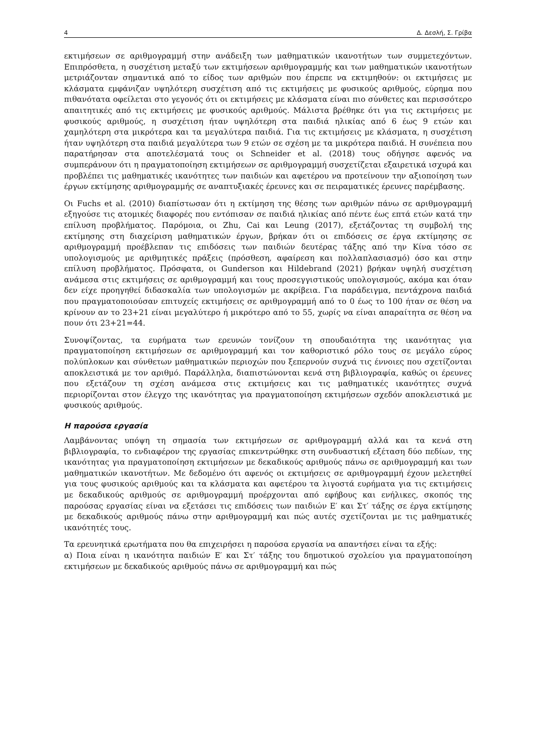4 Δ. Δεσλή, Σ. Γρίβα
εκτιμήσεων σε αριθμογραμμή στην ανάδειξη των μαθηματικών ικανοτήτων των συμμετεχόντων. Επιπρόσθετα, η συσχέτιση μεταξύ των εκτιμήσεων αριθμογραμμής και των μαθηματικών ικανοτήτων μετριάζονταν σημαντικά από το είδος των αριθμών που έπρεπε να εκτιμηθούν: οι εκτιμήσεις με κλάσματα εμφάνιζαν υψηλότερη συσχέτιση από τις εκτιμήσεις με φυσικούς αριθμούς, εύρημα που πιθανότατα οφείλεται στο γεγονός ότι οι εκτιμήσεις με κλάσματα είναι πιο σύνθετες και περισσότερο απαιτητικές από τις εκτιμήσεις με φυσικούς αριθμούς. Μάλιστα βρέθηκε ότι για τις εκτιμήσεις με φυσικούς αριθμούς, η συσχέτιση ήταν υψηλότερη στα παιδιά ηλικίας από 6 έως 9 ετών και χαμηλότερη στα μικρότερα και τα μεγαλύτερα παιδιά. Για τις εκτιμήσεις με κλάσματα, η συσχέτιση ήταν υψηλότερη στα παιδιά μεγαλύτερα των 9 ετών σε σχέση με τα μικρότερα παιδιά. Η συνέπεια που παρατήρησαν στα αποτελέσματά τους οι Schneider et al. (2018) τους οδήγησε αφενός να συμπεράνουν ότι η πραγματοποίηση εκτιμήσεων σε αριθμογραμμή συσχετίζεται εξαιρετικά ισχυρά και προβλέπει τις μαθηματικές ικανότητες των παιδιών και αφετέρου να προτείνουν την αξιοποίηση των έργων εκτίμησης αριθμογραμμής σε αναπτυξιακές έρευνες και σε πειραματικές έρευνες παρέμβασης.
Οι Fuchs et al. (2010) διαπίστωσαν ότι η εκτίμηση της θέσης των αριθμών πάνω σε αριθμογραμμή εξηγούσε τις ατομικές διαφορές που εντόπισαν σε παιδιά ηλικίας από πέντε έως επτά ετών κατά την επίλυση προβλήματος. Παρόμοια, οι Zhu, Cai και Leung (2017), εξετάζοντας τη συμβολή της εκτίμησης στη διαχείριση μαθηματικών έργων, βρήκαν ότι οι επιδόσεις σε έργα εκτίμησης σε αριθμογραμμή προέβλεπαν τις επιδόσεις των παιδιών δευτέρας τάξης από την Κίνα τόσο σε υπολογισμούς με αριθμητικές πράξεις (πρόσθεση, αφαίρεση και πολλαπλασιασμό) όσο και στην επίλυση προβλήματος. Πρόσφατα, οι Gunderson και Hildebrand (2021) βρήκαν υψηλή συσχέτιση ανάμεσα στις εκτιμήσεις σε αριθμογραμμή και τους προσεγγιστικούς υπολογισμούς, ακόμα και όταν δεν είχε προηγηθεί διδασκαλία των υπολογισμών με ακρίβεια. Για παράδειγμα, πεντάχρονα παιδιά που πραγματοποιούσαν επιτυχείς εκτιμήσεις σε αριθμογραμμή από το 0 έως το 100 ήταν σε θέση να κρίνουν αν το 23+21 είναι μεγαλύτερο ή μικρότερο από το 55, χωρίς να είναι απαραίτητα σε θέση να πουν ότι 23+21=44.
Συνοψίζοντας, τα ευρήματα των ερευνών τονίζουν τη σπουδαιότητα της ικανότητας για πραγματοποίηση εκτιμήσεων σε αριθμογραμμή και τον καθοριστικό ρόλο τους σε μεγάλο εύρος πολύπλοκων και σύνθετων μαθηματικών περιοχών που ξεπερνούν συχνά τις έννοιες που σχετίζονται αποκλειστικά με τον αριθμό. Παράλληλα, διαπιστώνονται κενά στη βιβλιογραφία, καθώς οι έρευνες που εξετάζουν τη σχέση ανάμεσα στις εκτιμήσεις και τις μαθηματικές ικανότητες συχνά περιορίζονται στον έλεγχο της ικανότητας για πραγματοποίηση εκτιμήσεων σχεδόν αποκλειστικά με φυσικούς αριθμούς.
Η παρούσα εργασία
Λαμβάνοντας υπόψη τη σημασία των εκτιμήσεων σε αριθμογραμμή αλλά και τα κενά στη βιβλιογραφία, το ενδιαφέρον της εργασίας επικεντρώθηκε στη συνδυαστική εξέταση δύο πεδίων, της ικανότητας για πραγματοποίηση εκτιμήσεων με δεκαδικούς αριθμούς πάνω σε αριθμογραμμή και των μαθηματικών ικανοτήτων. Με δεδομένο ότι αφενός οι εκτιμήσεις σε αριθμογραμμή έχουν μελετηθεί για τους φυσικούς αριθμούς και τα κλάσματα και αφετέρου τα λιγοστά ευρήματα για τις εκτιμήσεις με δεκαδικούς αριθμούς σε αριθμογραμμή προέρχονται από εφήβους και ενήλικες, σκοπός της παρούσας εργασίας είναι να εξετάσει τις επιδόσεις των παιδιών Ε′ και Στ′ τάξης σε έργα εκτίμησης με δεκαδικούς αριθμούς πάνω στην αριθμογραμμή και πώς αυτές σχετίζονται με τις μαθηματικές ικανότητές τους.
Τα ερευνητικά ερωτήματα που θα επιχειρήσει η παρούσα εργασία να απαντήσει είναι τα εξής:
α) Ποια είναι η ικανότητα παιδιών Ε′ και Στ′ τάξης του δημοτικού σχολείου για πραγματοποίηση εκτιμήσεων με δεκαδικούς αριθμούς πάνω σε αριθμογραμμή και πώς